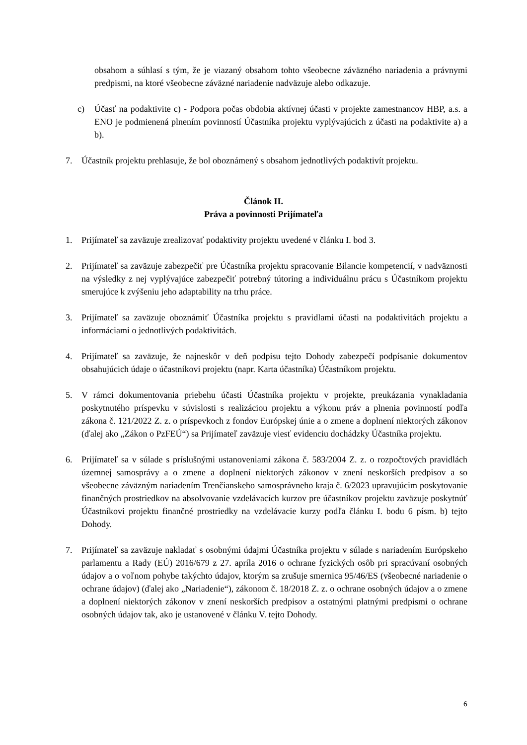obsahom a súhlasí s tým, že je viazaný obsahom tohto všeobecne záväzného nariadenia a právnymi predpismi, na ktoré všeobecne záväzné nariadenie nadväzuje alebo odkazuje.
c) Účasť na podaktivite c) - Podpora počas obdobia aktívnej účasti v projekte zamestnancov HBP, a.s. a ENO je podmienená plnením povinností Účastníka projektu vyplývajúcich z účasti na podaktivite a) a b).
7. Účastník projektu prehlasuje, že bol oboznámený s obsahom jednotlivých podaktivít projektu.
Článok II.
Práva a povinnosti Prijímateľa
1. Prijímateľ sa zaväzuje zrealizovať podaktivity projektu uvedené v článku I. bod 3.
2. Prijímateľ sa zaväzuje zabezpečiť pre Účastníka projektu spracovanie Bilancie kompetencií, v nadväznosti na výsledky z nej vyplývajúce zabezpečiť potrebný tútoring a individuálnu prácu s Účastníkom projektu smerujúce k zvýšeniu jeho adaptability na trhu práce.
3. Prijímateľ sa zaväzuje oboznámiť Účastníka projektu s pravidlami účasti na podaktivitách projektu a informáciami o jednotlivých podaktivitách.
4. Prijímateľ sa zaväzuje, že najneskôr v deň podpisu tejto Dohody zabezpečí podpísanie dokumentov obsahujúcich údaje o účastníkovi projektu (napr. Karta účastníka) Účastníkom projektu.
5. V rámci dokumentovania priebehu účasti Účastníka projektu v projekte, preukázania vynakladania poskytnutého príspevku v súvislosti s realizáciou projektu a výkonu práv a plnenia povinností podľa zákona č. 121/2022 Z. z. o príspevkoch z fondov Európskej únie a o zmene a doplnení niektorých zákonov (ďalej ako „Zákon o PzFEÚ“) sa Prijímateľ zaväzuje viesť evidenciu dochádzky Účastníka projektu.
6. Prijímateľ sa v súlade s príslušnými ustanoveniami zákona č. 583/2004 Z. z. o rozpočtových pravidlách územnej samosprávy a o zmene a doplnení niektorých zákonov v znení neskorších predpisov a so všeobecne záväzným nariadením Trenčianskeho samosprávneho kraja č. 6/2023 upravujúcim poskytovanie finančných prostriedkov na absolvovanie vzdelávacích kurzov pre účastníkov projektu zaväzuje poskytnúť Účastníkovi projektu finančné prostriedky na vzdelávacie kurzy podľa článku I. bodu 6 písm. b) tejto Dohody.
7. Prijímateľ sa zaväzuje nakladať s osobnými údajmi Účastníka projektu v súlade s nariadením Európskeho parlamentu a Rady (EÚ) 2016/679 z 27. apríla 2016 o ochrane fyzických osôb pri spracúvaní osobných údajov a o voľnom pohybe takýchto údajov, ktorým sa zrušuje smernica 95/46/ES (všeobecné nariadenie o ochrane údajov) (ďalej ako „Nariadenie“), zákonom č. 18/2018 Z. z. o ochrane osobných údajov a o zmene a doplnení niektorých zákonov v znení neskorších predpisov a ostatnými platnými predpismi o ochrane osobných údajov tak, ako je ustanovené v článku V. tejto Dohody.
6